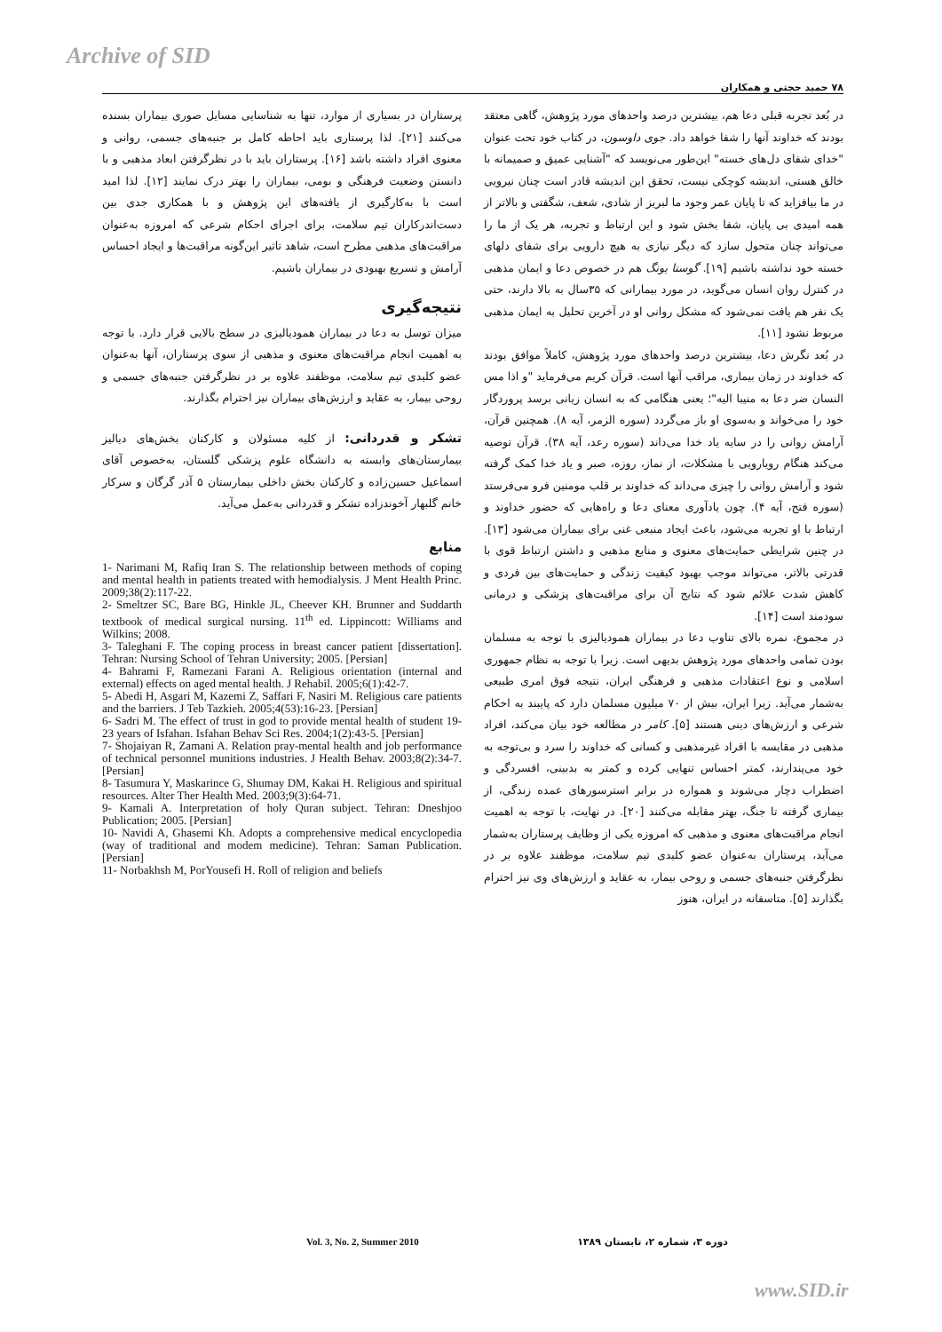Archive of SID
۷۸ حمید حجتی و همکاران
در بُعد تجربه قبلی دعا هم، بیشترین درصد واحدهای مورد پژوهش، گاهی معتقد بودند که خداوند آنها را شفا خواهد داد. جوی داوسون، در کتاب خود تحت عنوان "خدای شفای دل‌های خسته" این‌طور می‌نویسد که "آشنایی عمیق و صمیمانه با خالق هستی، اندیشه کوچکی نیست، تحقق این اندیشه قادر است چنان نیرویی در ما بیافزاید که تا پایان عمر وجود ما لبریز از شادی، شعف، شگفتی و بالاتر از همه امیدی بی پایان، شفا بخش شود و این ارتباط و تجربه، هر یک از ما را می‌تواند چنان متحول سازد که دیگر نیازی به هیچ دارویی برای شفای دلهای خسته خود نداشته باشیم [۱۹]. گوستا یونگ هم در خصوص دعا و ایمان مذهبی در کنترل روان انسان می‌گوید، در مورد بیمارانی که ۳۵سال به بالا دارند، حتی یک نفر هم یافت نمی‌شود که مشکل روانی او در آخرین تحلیل به ایمان مذهبی مربوط نشود [۱۱].
در بُعد نگرش دعا، بیشترین درصد واحدهای مورد پژوهش، کاملاً موافق بودند که خداوند در زمان بیماری، مراقب آنها است. قرآن کریم می‌فرماید "و اذا مس النسان ضر دعا به منیبا الیه"؛ یعنی هنگامی که به انسان زیانی برسد پروردگار خود را می‌خواند و به‌سوی او باز می‌گردد (سوره الزمر، آیه ۸). همچنین قرآن، آرامش روانی را در سایه یاد خدا می‌داند (سوره رعد، آیه ۳۸). قرآن توصیه می‌کند هنگام رویارویی با مشکلات، از نماز، روزه، صبر و یاد خدا کمک گرفته شود و آرامش روانی را چیزی می‌داند که خداوند بر قلب مومنین فرو می‌فرستد (سوره فتح، آیه ۴). چون یادآوری معنای دعا و راه‌هایی که حضور خداوند و ارتباط با او تجربه می‌شود، باعث ایجاد منبعی غنی برای بیماران می‌شود [۱۳]. در چنین شرایطی حمایت‌های معنوی و منابع مذهبی و داشتن ارتباط قوی با قدرتی بالاتر، می‌تواند موجب بهبود کیفیت زندگی و حمایت‌های بین فردی و کاهش شدت علائم شود که نتایج آن برای مراقبت‌های پزشکی و درمانی سودمند است [۱۴].
در مجموع، نمره بالای تناوب دعا در بیماران همودیالیزی با توجه به مسلمان بودن تمامی واحدهای مورد پژوهش بدیهی است. زیرا با توجه به نظام جمهوری اسلامی و نوع اعتقادات مذهبی و فرهنگی ایران، نتیجه فوق امری طبیعی به‌شمار می‌آید. زیرا ایران، بیش از ۷۰ میلیون مسلمان دارد که پایبند به احکام شرعی و ارزش‌های دینی هستند [۵]. کامر در مطالعه خود بیان می‌کند، افراد مذهبی در مقایسه با افراد غیرمذهبی و کسانی که خداوند را سرد و بی‌توجه به خود می‌پندارند، کمتر احساس تنهایی کرده و کمتر به بدبینی، افسردگی و اضطراب دچار می‌شوند و همواره در برابر استرسورهای عمده زندگی، از بیماری گرفته تا جنگ، بهتر مقابله می‌کنند [۲۰]. در نهایت، با توجه به اهمیت انجام مراقبت‌های معنوی و مذهبی که امروزه یکی از وظایف پرستاران به‌شمار می‌آید، پرستاران به‌عنوان عضو کلیدی تیم سلامت، موظفند علاوه بر در نظرگرفتن جنبه‌های جسمی و روحی بیمار، به عقاید و ارزش‌های وی نیز احترام بگذارند [۵]. متاسفانه در ایران، هنوز
پرستاران در بسیاری از موارد، تنها به شناسایی مسایل صوری بیماران بسنده می‌کنند [۲۱]. لذا پرستاری باید احاطه کامل بر جنبه‌های جسمی، روانی و معنوی افراد داشته باشد [۱۶]. پرستاران باید با در نظرگرفتن ابعاد مذهبی و با دانستن وضعیت فرهنگی و بومی، بیماران را بهتر درک نمایند [۱۲]. لذا امید است با به‌کارگیری از یافته‌های این پژوهش و با همکاری جدی بین دست‌اندرکاران تیم سلامت، برای اجرای احکام شرعی که امروزه به‌عنوان مراقبت‌های مذهبی مطرح است، شاهد تاثیر این‌گونه مراقبت‌ها و ایجاد احساس آرامش و تسریع بهبودی در بیماران باشیم.
نتیجه‌گیری
میزان توسل به دعا در بیماران همودیالیزی در سطح بالایی قرار دارد. با توجه به اهمیت انجام مراقبت‌های معنوی و مذهبی از سوی پرستاران، آنها به‌عنوان عضو کلیدی تیم سلامت، موظفند علاوه بر در نظرگرفتن جنبه‌های جسمی و روحی بیمار، به عقاید و ارزش‌های بیماران نیز احترام بگذارند.
تشکر و قدردانی: از کلیه مسئولان و کارکنان بخش‌های دیالیز بیمارستان‌های وابسته به دانشگاه علوم پزشکی گلستان، به‌خصوص آقای اسماعیل حسین‌زاده و کارکنان بخش داخلی بیمارستان ۵ آذر گرگان و سرکار خانم گلبهار آخوندزاده تشکر و قدردانی به‌عمل می‌آید.
منابع
1- Narimani M, Rafiq Iran S. The relationship between methods of coping and mental health in patients treated with hemodialysis. J Ment Health Princ. 2009;38(2):117-22.
2- Smeltzer SC, Bare BG, Hinkle JL, Cheever KH. Brunner and Suddarth textbook of medical surgical nursing. 11<sup>th</sup> ed. Lippincott: Williams and Wilkins; 2008.
3- Taleghani F. The coping process in breast cancer patient [dissertation]. Tehran: Nursing School of Tehran University; 2005. [Persian]
4- Bahrami F, Ramezani Farani A. Religious orientation (internal and external) effects on aged mental health. J Rehabil. 2005;6(1):42-7.
5- Abedi H, Asgari M, Kazemi Z, Saffari F, Nasiri M. Religious care patients and the barriers. J Teb Tazkieh. 2005;4(53):16-23. [Persian]
6- Sadri M. The effect of trust in god to provide mental health of student 19-23 years of Isfahan. Isfahan Behav Sci Res. 2004;1(2):43-5. [Persian]
7- Shojaiyan R, Zamani A. Relation pray-mental health and job performance of technical personnel munitions industries. J Health Behav. 2003;8(2):34-7. [Persian]
8- Tasumura Y, Maskarince G, Shumay DM, Kakai H. Religious and spiritual resources. Alter Ther Health Med. 2003;9(3):64-71.
9- Kamali A. Interpretation of holy Quran subject. Tehran: Dneshjoo Publication; 2005. [Persian]
10- Navidi A, Ghasemi Kh. Adopts a comprehensive medical encyclopedia (way of traditional and modem medicine). Tehran: Saman Publication. [Persian]
11- Norbakhsh M, PorYousefi H. Roll of religion and beliefs
Vol. 3, No. 2, Summer 2010 دوره ۳، شماره ۲، تابستان ۱۳۸۹
www.SID.ir